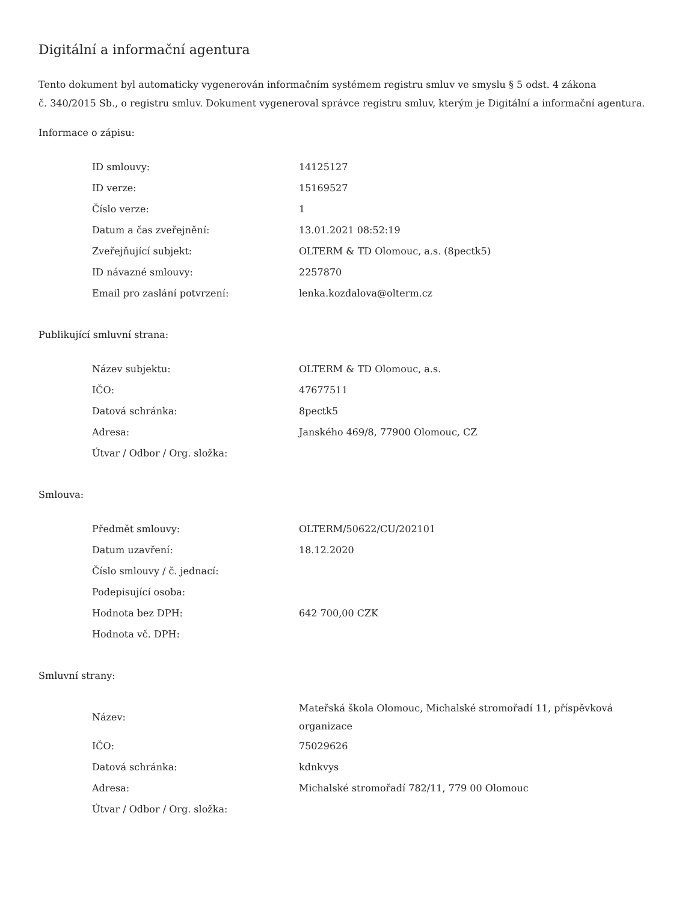Digitální a informační agentura
Tento dokument byl automaticky vygenerován informačním systémem registru smluv ve smyslu § 5 odst. 4 zákona
č. 340/2015 Sb., o registru smluv. Dokument vygeneroval správce registru smluv, kterým je Digitální a informační agentura.
Informace o zápisu:
| ID smlouvy: | 14125127 |
| ID verze: | 15169527 |
| Číslo verze: | 1 |
| Datum a čas zveřejnění: | 13.01.2021 08:52:19 |
| Zveřejňující subjekt: | OLTERM & TD Olomouc, a.s. (8pectk5) |
| ID návazné smlouvy: | 2257870 |
| Email pro zaslání potvrzení: | lenka.kozdalova@olterm.cz |
Publikující smluvní strana:
| Název subjektu: | OLTERM & TD Olomouc, a.s. |
| IČO: | 47677511 |
| Datová schránka: | 8pectk5 |
| Adresa: | Janského 469/8, 77900 Olomouc, CZ |
| Útvar / Odbor / Org. složka: | |
Smlouva:
| Předmět smlouvy: | OLTERM/50622/CU/202101 |
| Datum uzavření: | 18.12.2020 |
| Číslo smlouvy / č. jednací: | |
| Podepisující osoba: | |
| Hodnota bez DPH: | 642 700,00 CZK |
| Hodnota vč. DPH: | |
Smluvní strany:
| Název: | Mateřská škola Olomouc, Michalské stromořadí 11, příspěvková organizace |
| IČO: | 75029626 |
| Datová schránka: | kdnkvys |
| Adresa: | Michalské stromořadí 782/11, 779 00 Olomouc |
| Útvar / Odbor / Org. složka: | |